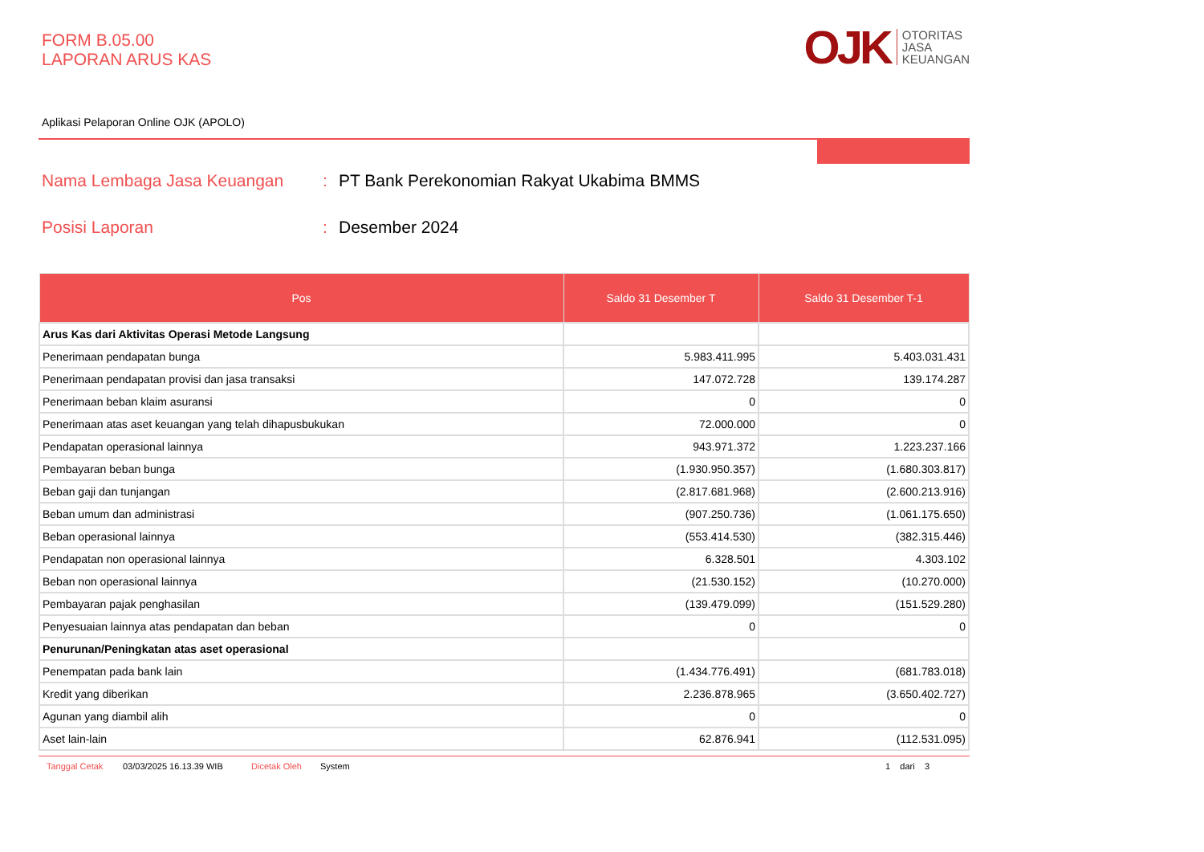FORM B.05.00
LAPORAN ARUS KAS
OJK OTORITAS
JASA
KEUANGAN
Aplikasi Pelaporan Online OJK (APOLO)
Nama Lembaga Jasa Keuangan: PT Bank Perekonomian Rakyat Ukabima BMMS
Posisi Laporan: Desember 2024
| Pos | Saldo 31 Desember T | Saldo 31 Desember T-1 |
| --- | --- | --- |
| Arus Kas dari Aktivitas Operasi Metode Langsung | | |
| Penerimaan pendapatan bunga | 5.983.411.995 | 5.403.031.431 |
| Penerimaan pendapatan provisi dan jasa transaksi | 147.072.728 | 139.174.287 |
| Penerimaan beban klaim asuransi | 0 | 0 |
| Penerimaan atas aset keuangan yang telah dihapusbukukan | 72.000.000 | 0 |
| Pendapatan operasional lainnya | 943.971.372 | 1.223.237.166 |
| Pembayaran beban bunga | (1.930.950.357) | (1.680.303.817) |
| Beban gaji dan tunjangan | (2.817.681.968) | (2.600.213.916) |
| Beban umum dan administrasi | (907.250.736) | (1.061.175.650) |
| Beban operasional lainnya | (553.414.530) | (382.315.446) |
| Pendapatan non operasional lainnya | 6.328.501 | 4.303.102 |
| Beban non operasional lainnya | (21.530.152) | (10.270.000) |
| Pembayaran pajak penghasilan | (139.479.099) | (151.529.280) |
| Penyesuaian lainnya atas pendapatan dan beban | 0 | 0 |
| Penurunan/Peningkatan atas aset operasional | | |
| Penempatan pada bank lain | (1.434.776.491) | (681.783.018) |
| Kredit yang diberikan | 2.236.878.965 | (3.650.402.727) |
| Agunan yang diambil alih | 0 | 0 |
| Aset lain-lain | 62.876.941 | (112.531.095) |
Tanggal Cetak 03/03/2025 16.13.39 WIB Dicetak Oleh System 1 dari 3